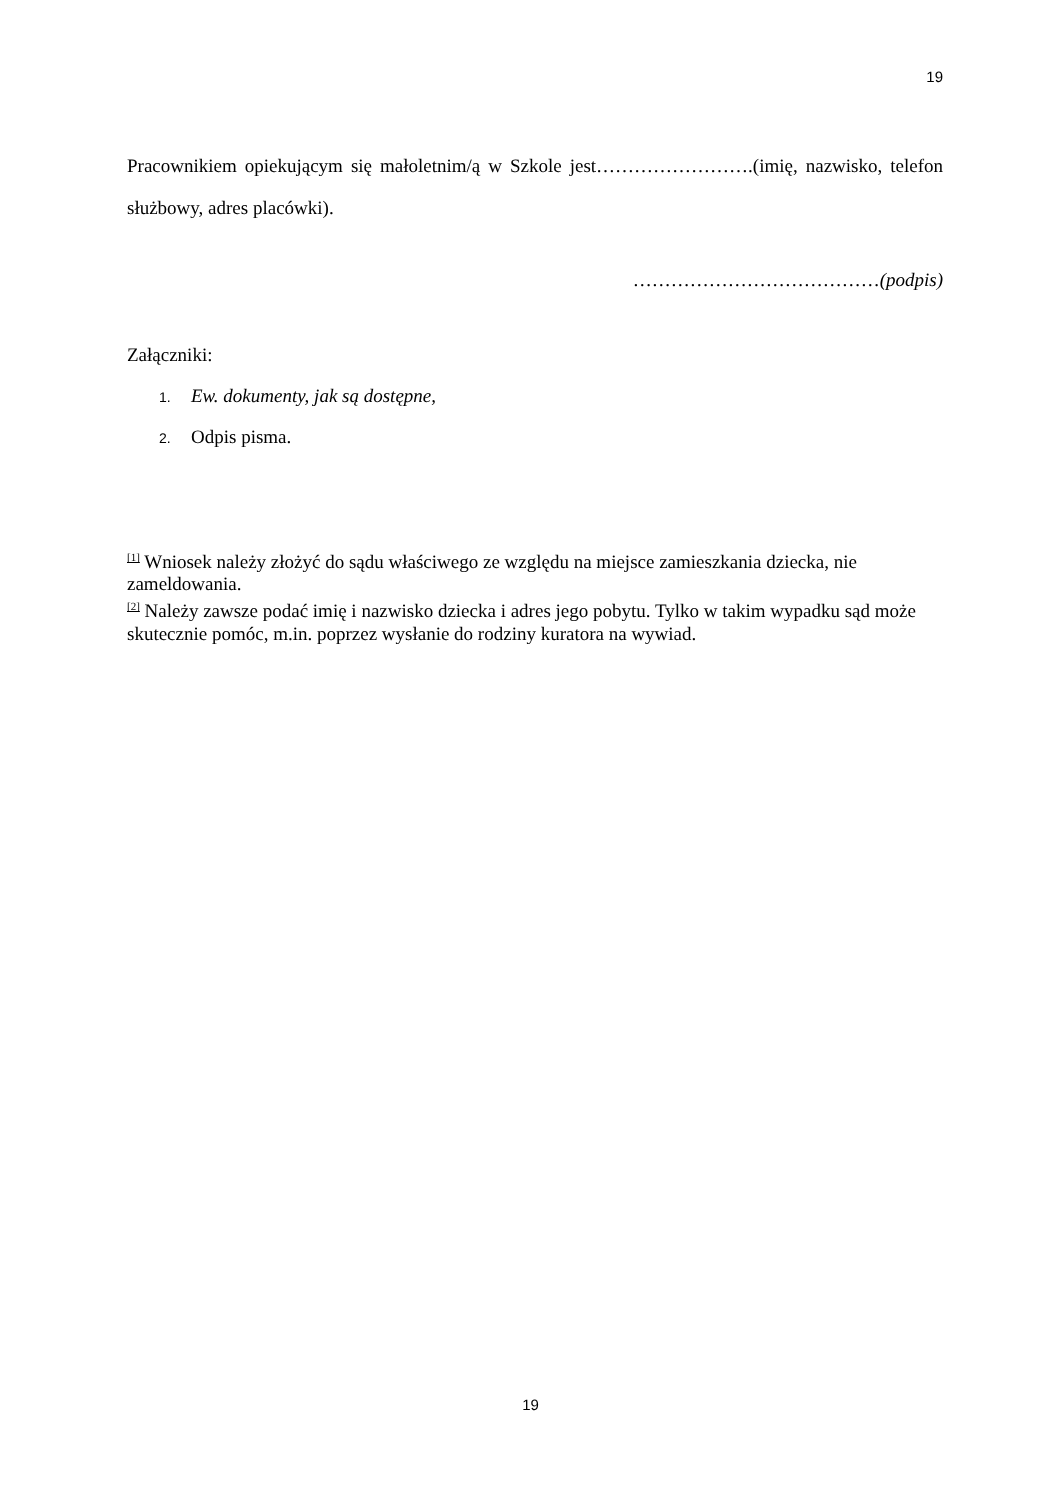19
Pracownikiem opiekującym się małoletnim/ą w Szkole jest…………………….(imię, nazwisko, telefon służbowy, adres placówki).
…………………………………(podpis)
Załączniki:
1. Ew. dokumenty, jak są dostępne,
2. Odpis pisma.
<sup>[1]</sup> Wniosek należy złożyć do sądu właściwego ze względu na miejsce zamieszkania dziecka, nie zameldowania.
<sup>[2]</sup> Należy zawsze podać imię i nazwisko dziecka i adres jego pobytu. Tylko w takim wypadku sąd może skutecznie pomóc, m.in. poprzez wysłanie do rodziny kuratora na wywiad.
19